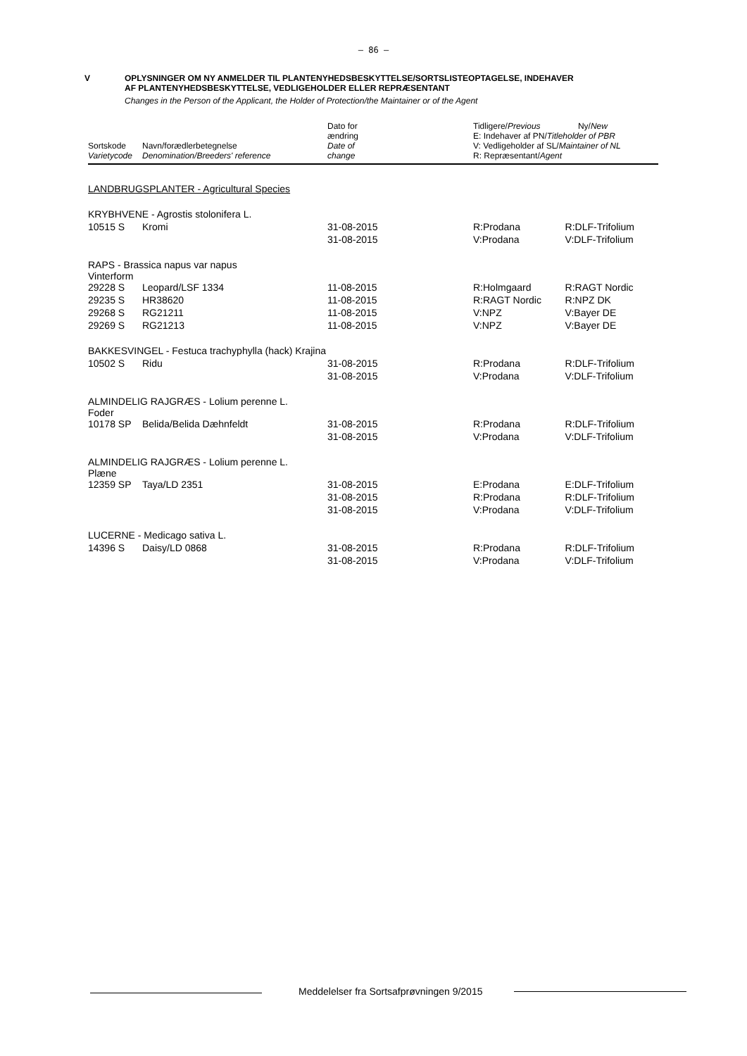– 86 –
V OPLYSNINGER OM NY ANMELDER TIL PLANTENYHEDSBESKYTTELSE/SORTSLISTEOPTAGELSE, INDEHAVER
AF PLANTENYHEDSBESKYTTELSE, VEDLIGEHOLDER ELLER REPRÆSENTANT
Changes in the Person of the Applicant, the Holder of Protection/the Maintainer or of the Agent
| Sortskode Varietycode | Navn/forædlerbetegnelse Denomination/Breeders' reference | Dato for ændring Date of change | Tidligere/ Previous Ny/ New E: Indehaver af PN/ Titleholder of PBR V: Vedligeholder af SL/ Maintainer of NL R: Repræsentant/ Agent | |
| --- | --- | --- | --- | --- |
| LANDBRUGSPLANTER - Agricultural Species | | | | |
| KRYBHVENE - Agrostis stolonifera L. | | | | |
| 10515 S | Kromi | 31-08-2015 | R:Prodana | R:DLF-Trifolium |
| | | 31-08-2015 | V:Prodana | V:DLF-Trifolium |
| RAPS - Brassica napus var napus Vinterform | | | | |
| 29228 S | Leopard/LSF 1334 | 11-08-2015 | R:Holmgaard | R:RAGT Nordic |
| 29235 S | HR38620 | 11-08-2015 | R:RAGT Nordic | R:NPZ DK |
| 29268 S | RG21211 | 11-08-2015 | V:NPZ | V:Bayer DE |
| 29269 S | RG21213 | 11-08-2015 | V:NPZ | V:Bayer DE |
| BAKKESVINGEL - Festuca trachyphylla (hack) Krajina | | | | |
| 10502 S | Ridu | 31-08-2015 | R:Prodana | R:DLF-Trifolium |
| | | 31-08-2015 | V:Prodana | V:DLF-Trifolium |
| ALMINDELIG RAJGRÆS - Lolium perenne L. Foder | | | | |
| 10178 SP | Belida/Belida Dæhnfeldt | 31-08-2015 | R:Prodana | R:DLF-Trifolium |
| | | 31-08-2015 | V:Prodana | V:DLF-Trifolium |
| ALMINDELIG RAJGRÆS - Lolium perenne L. Plæne | | | | |
| 12359 SP | Taya/LD 2351 | 31-08-2015 | E:Prodana | E:DLF-Trifolium |
| | | 31-08-2015 | R:Prodana | R:DLF-Trifolium |
| | | 31-08-2015 | V:Prodana | V:DLF-Trifolium |
| LUCERNE - Medicago sativa L. | | | | |
| 14396 S | Daisy/LD 0868 | 31-08-2015 | R:Prodana | R:DLF-Trifolium |
| | | 31-08-2015 | V:Prodana | V:DLF-Trifolium |
Meddelelser fra Sortsafprøvningen 9/2015